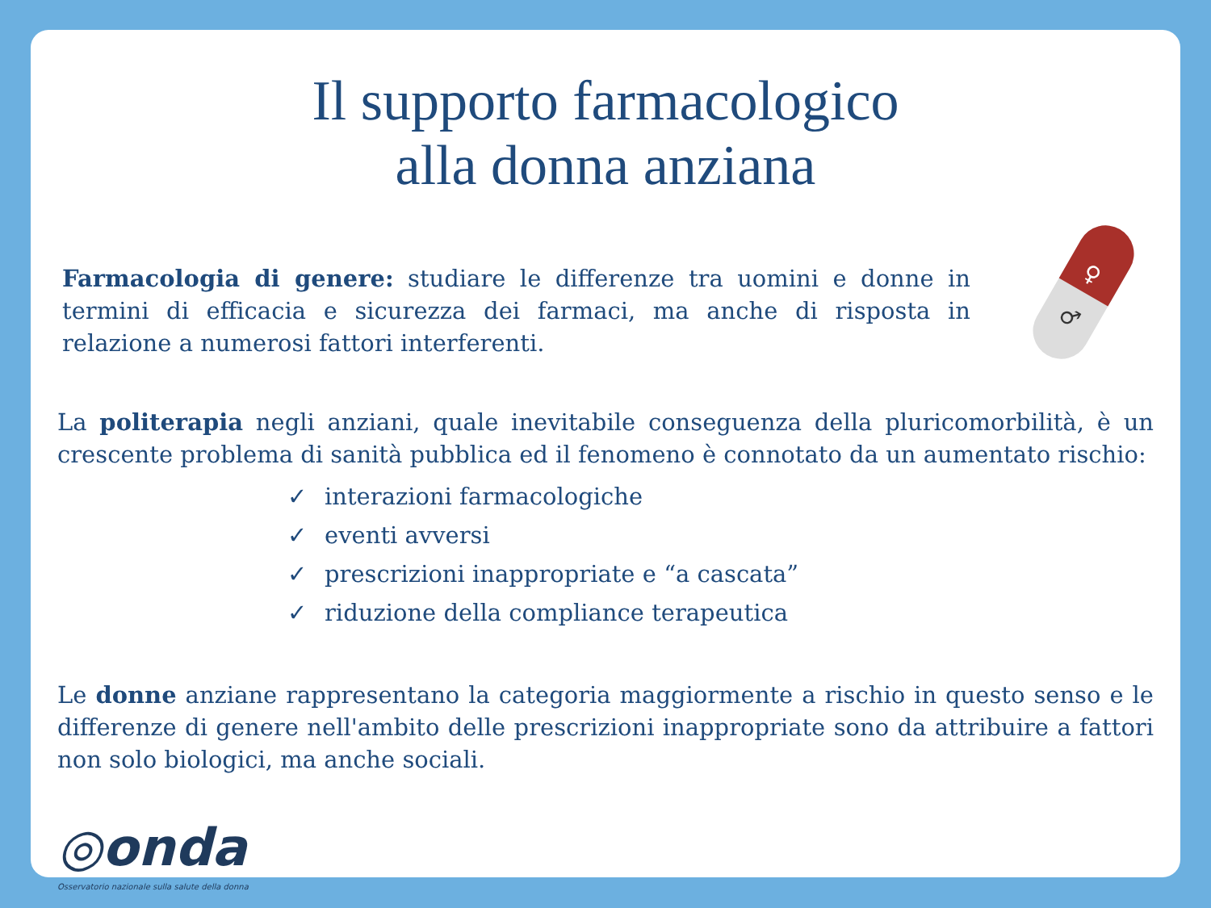Il supporto farmacologico
alla donna anziana
♀
♂
Farmacologia di genere: studiare le differenze tra uomini e donne in termini di efficacia e sicurezza dei farmaci, ma anche di risposta in relazione a numerosi fattori interferenti.
La politerapia negli anziani, quale inevitabile conseguenza della pluricomorbilità, è un crescente problema di sanità pubblica ed il fenomeno è connotato da un aumentato rischio:
✓ interazioni farmacologiche
✓ eventi avversi
✓ prescrizioni inappropriate e “a cascata”
✓ riduzione della compliance terapeutica
Le donne anziane rappresentano la categoria maggiormente a rischio in questo senso e le differenze di genere nell'ambito delle prescrizioni inappropriate sono da attribuire a fattori non solo biologici, ma anche sociali.
◎onda
Osservatorio nazionale sulla salute della donna